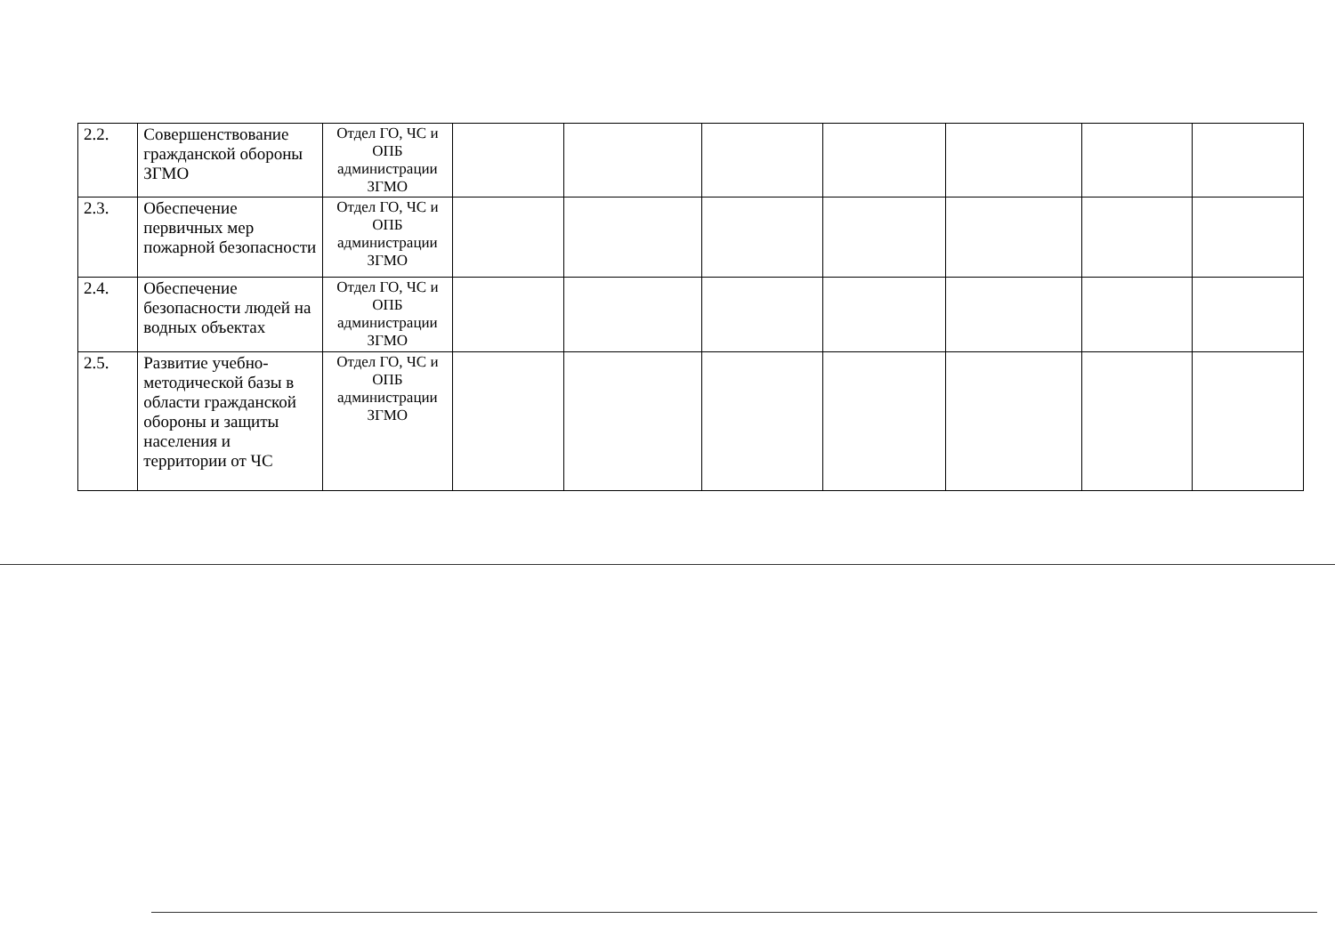| 2.2. | Совершенствование гражданской обороны ЗГМО | Отдел ГО, ЧС и ОПБ администрации ЗГМО | | | | | | | |
| 2.3. | Обеспечение первичных мер пожарной безопасности | Отдел ГО, ЧС и ОПБ администрации ЗГМО | | | | | | | |
| 2.4. | Обеспечение безопасности людей на водных объектах | Отдел ГО, ЧС и ОПБ администрации ЗГМО | | | | | | | |
| 2.5. | Развитие учебно-методической базы в области гражданской обороны и защиты населения и территории от ЧС | Отдел ГО, ЧС и ОПБ администрации ЗГМО | | | | | | | |